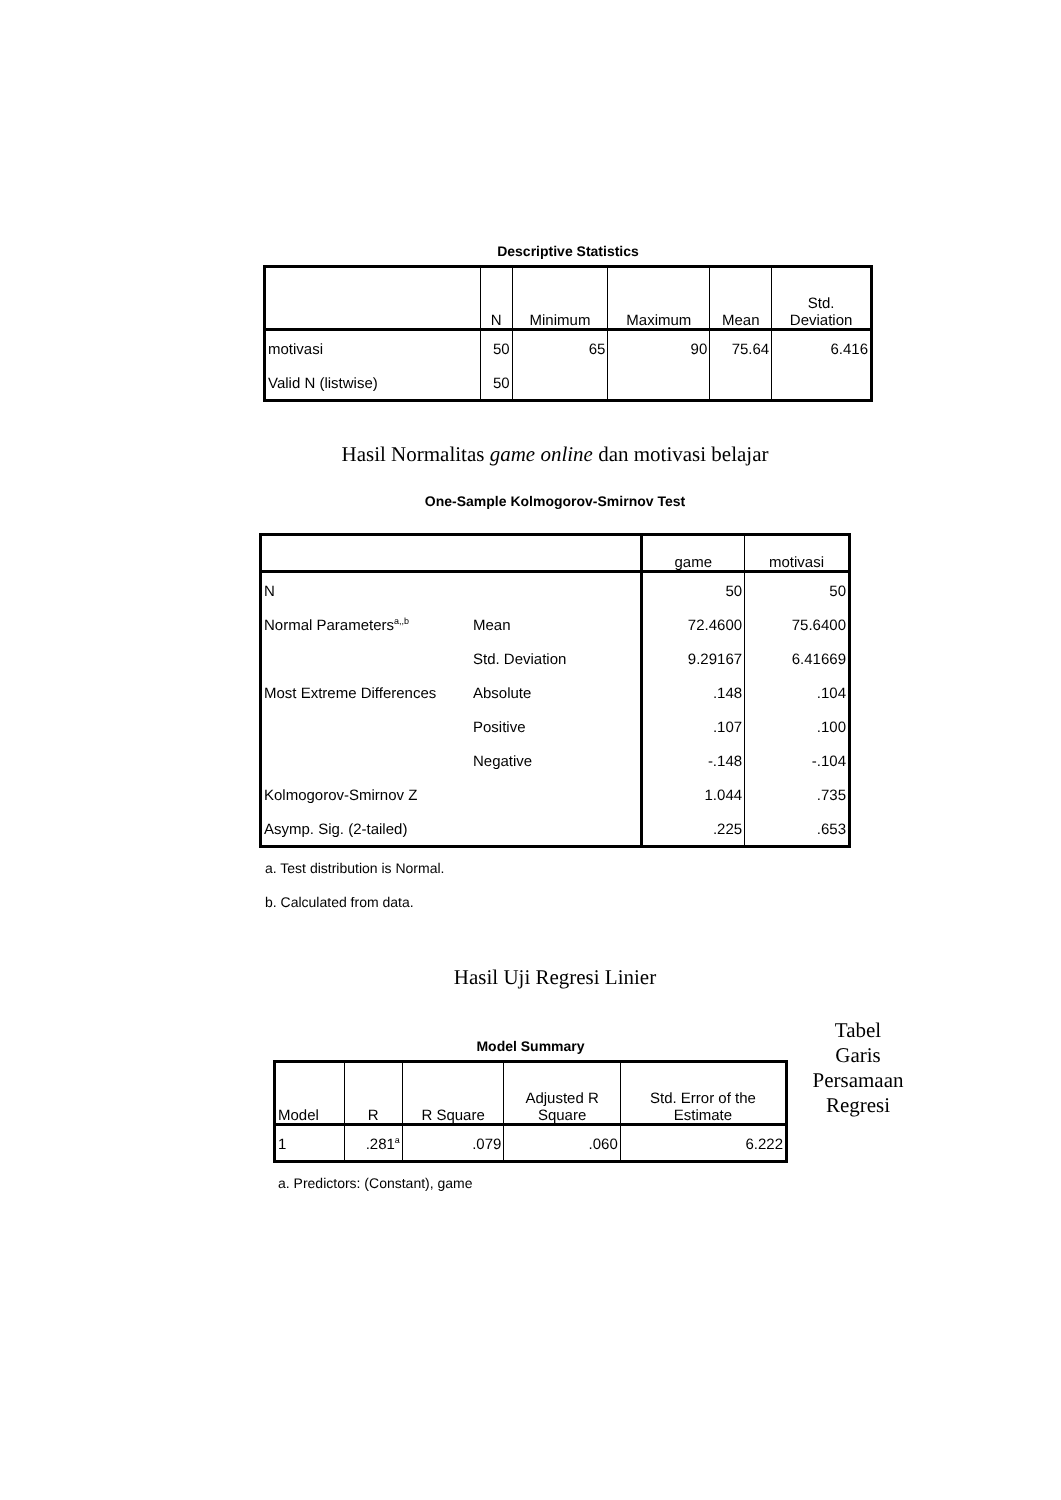Descriptive Statistics
| | N | Minimum | Maximum | Mean | Std. Deviation |
| --- | --- | --- | --- | --- | --- |
| motivasi | 50 | 65 | 90 | 75.64 | 6.416 |
| Valid N (listwise) | 50 | | | | |
Hasil Normalitas game online dan motivasi belajar
One-Sample Kolmogorov-Smirnov Test
| | | game | motivasi |
| --- | --- | --- | --- |
| N | | 50 | 50 |
| Normal Parameters<sup>a,,b</sup> | Mean | 72.4600 | 75.6400 |
| | Std. Deviation | 9.29167 | 6.41669 |
| Most Extreme Differences | Absolute | .148 | .104 |
| | Positive | .107 | .100 |
| | Negative | -.148 | -.104 |
| Kolmogorov-Smirnov Z | | 1.044 | .735 |
| Asymp. Sig. (2-tailed) | | .225 | .653 |
a. Test distribution is Normal.
b. Calculated from data.
Hasil Uji Regresi Linier
Model Summary
| Model | R | R Square | Adjusted R Square | Std. Error of the Estimate |
| --- | --- | --- | --- | --- |
| 1 | .281<sup>a</sup> | .079 | .060 | 6.222 |
a. Predictors: (Constant), game
Tabel
Garis
Persamaan
Regresi